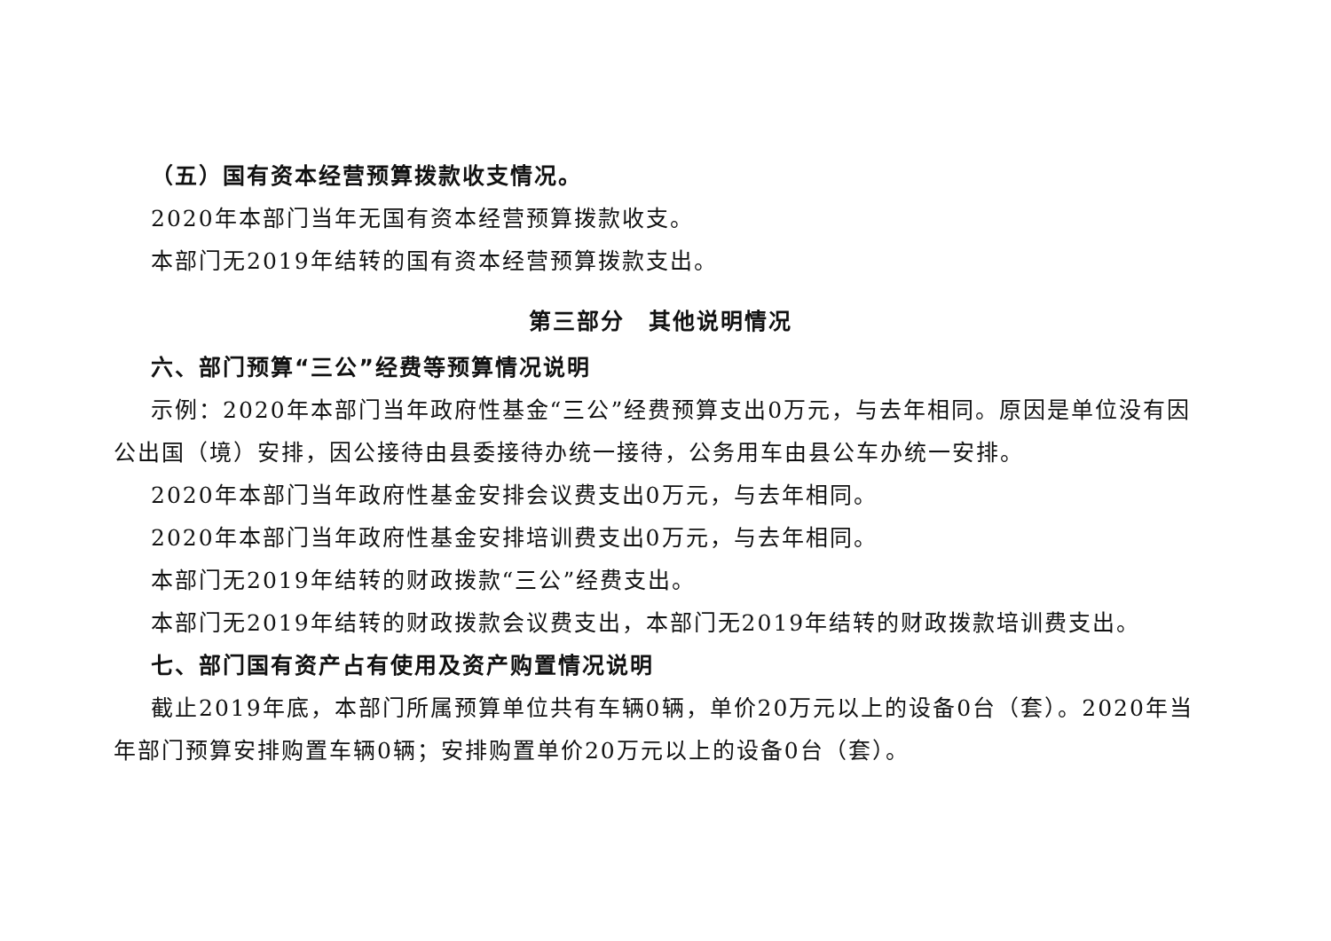（五）国有资本经营预算拨款收支情况。
2020年本部门当年无国有资本经营预算拨款收支。
本部门无2019年结转的国有资本经营预算拨款支出。
第三部分　其他说明情况
六、部门预算“三公”经费等预算情况说明
示例：2020年本部门当年政府性基金“三公”经费预算支出0万元，与去年相同。原因是单位没有因公出国（境）安排，因公接待由县委接待办统一接待，公务用车由县公车办统一安排。
2020年本部门当年政府性基金安排会议费支出0万元，与去年相同。
2020年本部门当年政府性基金安排培训费支出0万元，与去年相同。
本部门无2019年结转的财政拨款“三公”经费支出。
本部门无2019年结转的财政拨款会议费支出，本部门无2019年结转的财政拨款培训费支出。
七、部门国有资产占有使用及资产购置情况说明
截止2019年底，本部门所属预算单位共有车辆0辆，单价20万元以上的设备0台（套）。2020年当年部门预算安排购置车辆0辆；安排购置单价20万元以上的设备0台（套）。